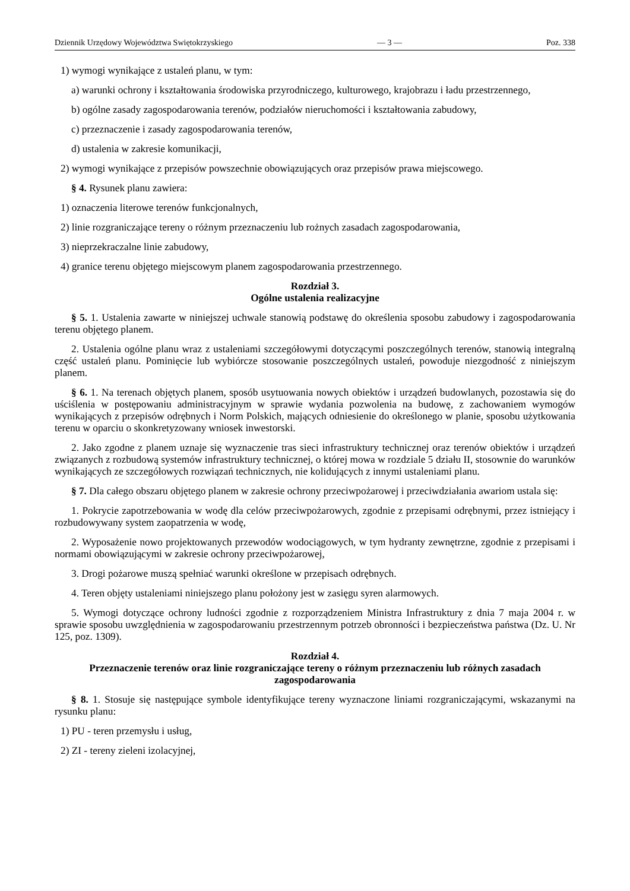Dziennik Urzędowy Województwa Swiętokrzyskiego — 3 — Poz. 338
1) wymogi wynikające z ustaleń planu, w tym:
a) warunki ochrony i kształtowania środowiska przyrodniczego, kulturowego, krajobrazu i ładu przestrzennego,
b) ogólne zasady zagospodarowania terenów, podziałów nieruchomości i kształtowania zabudowy,
c) przeznaczenie i zasady zagospodarowania terenów,
d) ustalenia w zakresie komunikacji,
2) wymogi wynikające z przepisów powszechnie obowiązujących oraz przepisów prawa miejscowego.
§ 4. Rysunek planu zawiera:
1) oznaczenia literowe terenów funkcjonalnych,
2) linie rozgraniczające tereny o różnym przeznaczeniu lub rożnych zasadach zagospodarowania,
3) nieprzekraczalne linie zabudowy,
4) granice terenu objętego miejscowym planem zagospodarowania przestrzennego.
Rozdział 3.
Ogólne ustalenia realizacyjne
§ 5. 1. Ustalenia zawarte w niniejszej uchwale stanowią podstawę do określenia sposobu zabudowy i zagospodarowania terenu objętego planem.
2. Ustalenia ogólne planu wraz z ustaleniami szczegółowymi dotyczącymi poszczególnych terenów, stanowią integralną część ustaleń planu. Pominięcie lub wybiórcze stosowanie poszczególnych ustaleń, powoduje niezgodność z niniejszym planem.
§ 6. 1. Na terenach objętych planem, sposób usytuowania nowych obiektów i urządzeń budowlanych, pozostawia się do uściślenia w postępowaniu administracyjnym w sprawie wydania pozwolenia na budowę, z zachowaniem wymogów wynikających z przepisów odrębnych i Norm Polskich, mających odniesienie do określonego w planie, sposobu użytkowania terenu w oparciu o skonkretyzowany wniosek inwestorski.
2. Jako zgodne z planem uznaje się wyznaczenie tras sieci infrastruktury technicznej oraz terenów obiektów i urządzeń związanych z rozbudową systemów infrastruktury technicznej, o której mowa w rozdziale 5 działu II, stosownie do warunków wynikających ze szczegółowych rozwiązań technicznych, nie kolidujących z innymi ustaleniami planu.
§ 7. Dla całego obszaru objętego planem w zakresie ochrony przeciwpożarowej i przeciwdziałania awariom ustala się:
1. Pokrycie zapotrzebowania w wodę dla celów przeciwpożarowych, zgodnie z przepisami odrębnymi, przez istniejący i rozbudowywany system zaopatrzenia w wodę,
2. Wyposażenie nowo projektowanych przewodów wodociągowych, w tym hydranty zewnętrzne, zgodnie z przepisami i normami obowiązującymi w zakresie ochrony przeciwpożarowej,
3. Drogi pożarowe muszą spełniać warunki określone w przepisach odrębnych.
4. Teren objęty ustaleniami niniejszego planu położony jest w zasięgu syren alarmowych.
5. Wymogi dotyczące ochrony ludności zgodnie z rozporządzeniem Ministra Infrastruktury z dnia 7 maja 2004 r. w sprawie sposobu uwzględnienia w zagospodarowaniu przestrzennym potrzeb obronności i bezpieczeństwa państwa (Dz. U. Nr 125, poz. 1309).
Rozdział 4.
Przeznaczenie terenów oraz linie rozgraniczające tereny o różnym przeznaczeniu lub różnych zasadach zagospodarowania
§ 8. 1. Stosuje się następujące symbole identyfikujące tereny wyznaczone liniami rozgraniczającymi, wskazanymi na rysunku planu:
1) PU - teren przemysłu i usług,
2) ZI - tereny zieleni izolacyjnej,